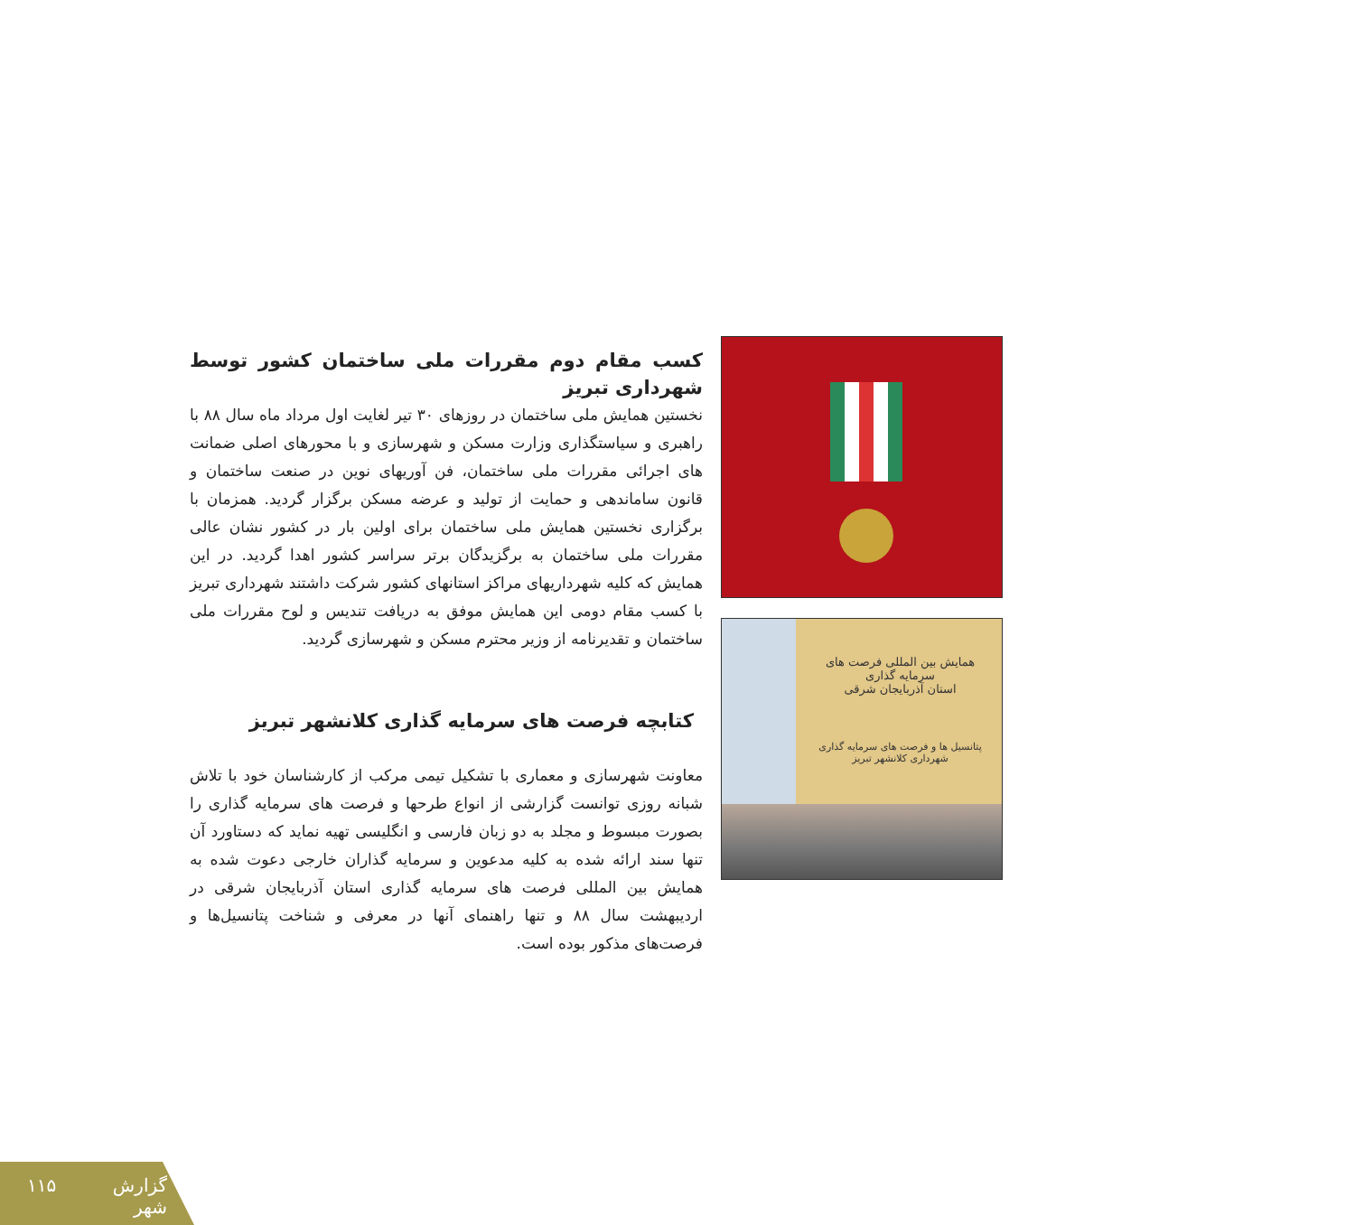همایش بین المللی فرصت های سرمایه گذاری
استان آذربایجان شرقی
پتانسیل ها و فرصت های سرمایه گذاری شهرداری کلانشهر تبریز
کسب مقام دوم مقررات ملی ساختمان کشور توسط شهرداری تبریز
نخستین همایش ملی ساختمان در روزهای ۳۰ تیر لغایت اول مرداد ماه سال ۸۸ با راهبری و سیاستگذاری وزارت مسکن و شهرسازی و با محورهای اصلی ضمانت های اجرائی مقررات ملی ساختمان، فن آوریهای نوین در صنعت ساختمان و قانون ساماندهی و حمایت از تولید و عرضه مسکن برگزار گردید. همزمان با برگزاری نخستین همایش ملی ساختمان برای اولین بار در کشور نشان عالی مقررات ملی ساختمان به برگزیدگان برتر سراسر کشور اهدا گردید. در این همایش که کلیه شهرداریهای مراکز استانهای کشور شرکت داشتند شهرداری تبریز با کسب مقام دومی این همایش موفق به دریافت تندیس و لوح مقررات ملی ساختمان و تقدیرنامه از وزیر محترم مسکن و شهرسازی گردید.
کتابچه فرصت های سرمایه گذاری کلانشهر تبریز
معاونت شهرسازی و معماری با تشکیل تیمی مرکب از کارشناسان خود با تلاش شبانه روزی توانست گزارشی از انواع طرحها و فرصت های سرمایه گذاری را بصورت مبسوط و مجلد به دو زبان فارسی و انگلیسی تهیه نماید که دستاورد آن تنها سند ارائه شده به کلیه مدعوین و سرمایه گذاران خارجی دعوت شده به همایش بین المللی فرصت های سرمایه گذاری استان آذربایجان شرقی در اردیبهشت سال ۸۸ و تنها راهنمای آنها در معرفی و شناخت پتانسیل‌ها و فرصت‌های مذکور بوده است.
گزارش شهر ۱۱۵